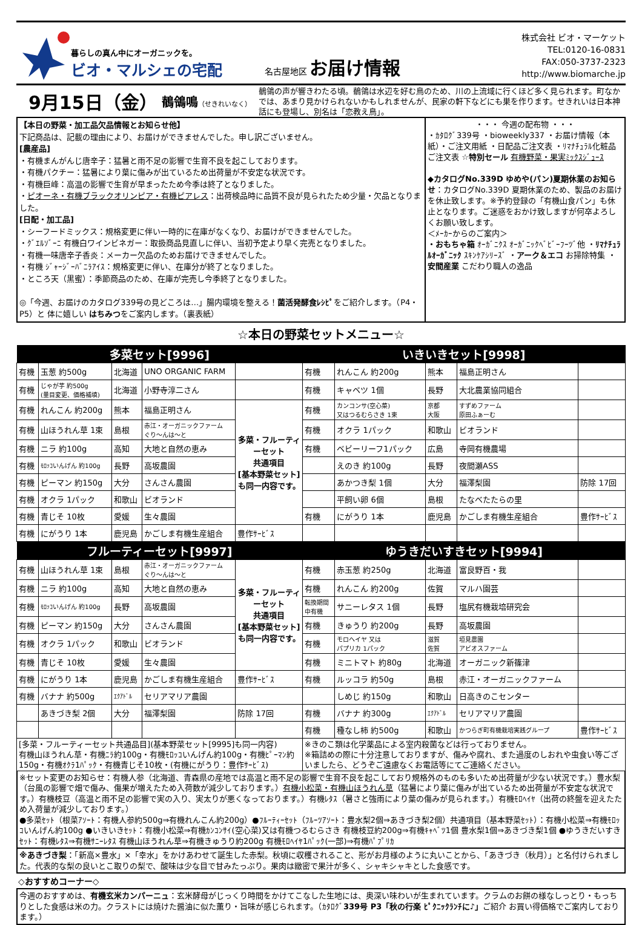暮らしの真ん中にオーガニックを。
ビオ・マルシェの宅配
名古屋地区 お届け情報
株式会社 ビオ・マーケット
TEL:0120-16-0831
FAX:050-3737-2323
http://www.biomarche.jp
9月15日（金）
鶺鴒鳴（せきれいなく）
鶺鴒の声が響きわたる頃。鶺鴒は水辺を好む鳥のため、川の上流域に行くほど多く見られます。町なかでは、あまり見かけられないかもしれませんが、民家の軒下などにも巣を作ります。せきれいは日本神話にも登場し、別名は「恋教え鳥」。
【本日の野菜・加工品欠品情報とお知らせ他】
下記商品は、記載の理由により、お届けができませんでした。申し訳ございません。
[農産品]
・有機まんがんじ唐辛子：猛暑と雨不足の影響で生育不良を起こしております。
・有機パクチー：猛暑により葉に傷みが出ているため出荷量が不安定な状況です。
・有機巨峰：高温の影響で生育が早まったため今季は終了となりました。
・ピオーネ・有機ブラックオリンピア・有機ピアレス：出荷検品時に品質不良が見られたため少量・欠品となりました。
[日配・加工品]
・シーフードミックス：規格変更に伴い一時的に在庫がなくなり、お届けができませんでした。
・ｸﾞｴﾙｿﾞｰﾆ 有機白ワインビネガー：取扱商品見直しに伴い、当初予定より早く完売となりました。
・有機一味唐辛子香炎：メーカー欠品のためお届けできませんでした。
・有機 ｼﾞｬｰｼﾞｰﾊﾞﾆﾗｱｲｽ：規格変更に伴い、在庫分が終了となりました。
・ところ天（黒蜜）：季節商品のため、在庫が完売し今季終了となりました。
◎「今週、お届けのカタログ339号の見どころは…」腸内環境を整える！菌活発酵食ﾚｼﾋﾟをご紹介します。（P4・P5）と 体に嬉しい はちみつをご案内します。（裏表紙）
・・・ 今週の配布物 ・・・
・ｶﾀﾛｸﾞ339号 ・bioweekly337 ・お届け情報（本紙）・ご注文用紙 ・日配品ご注文表 ・ﾘﾏﾅﾁｭﾗﾙ化粧品ご注文表 ☆特別セール 有機野菜・果実ﾐｯｸｽｼﾞｭｰｽ
◆カタログNo.339D ゆめや(パン)夏期休業のお知らせ：カタログNo.339D 夏期休業のため、製品のお届けを休止致します。※予約登録の「有機山食パン」も休止となります。ご迷惑をおかけ致しますが何卒よろしくお願い致します。
＜ﾒｰｶｰからのご案内＞
・おもちゃ箱 ｵｰｶﾞﾆｸｽ ｵｰｶﾞﾆｯｸﾍﾞﾋﾞｰﾌｰﾂﾞ他 ・ﾘﾏﾅﾁｭﾗﾙｵｰｶﾞﾆｯｸ ｽｷﾝｹｱｼﾘｰｽﾞ ・アーク＆エコ お掃除特集 ・安間産業 こだわり職人の逸品
☆本日の野菜セットメニュー☆
| 多菜セット[9996] | | | | | いきいきセット[9998] | | | | |
| --- | --- | --- | --- | --- | --- | --- | --- | --- | --- |
| 有機 | 玉葱 約500g | 北海道 | UNO ORGANIC FARM | | 有機 | れんこん 約200g | 熊本 | 福島正明さん | |
| 有機 | じゃが芋 約500g (量目変更、価格補填) | 北海道 | 小野寺淳二さん | | 有機 | キャベツ 1個 | 長野 | 大北農業協同組合 | |
| 有機 | れんこん 約200g | 熊本 | 福島正明さん | 多菜・フルーティーセット 共通項目 [基本野菜セット]も同一内容です。 | 有機 | カンコンサ(空心菜) 又はつるむらさき 1束 | 京都 大阪 | すずめファーム 原田ふぁーむ | |
| 有機 | 山ほうれん草 1束 | 島根 | 赤江・オーガニックファーム ぐり～んは～と | | 有機 | オクラ 1パック | 和歌山 | ビオランド | |
| 有機 | ニラ 約100g | 高知 | 大地と自然の恵み | | 有機 | ベビーリーフ1パック | 広島 | 寺岡有機農場 | |
| 有機 | ﾓﾛｯｺいんげん 約100g | 長野 | 高坂農園 | | | えのき 約100g | 長野 | 夜間瀬ASS | |
| 有機 | ピーマン 約150g | 大分 | さんさん農園 | | | あかつき梨 1個 | 大分 | 福澤梨園 | 防除 17回 |
| 有機 | オクラ 1パック | 和歌山 | ビオランド | | | 平飼い卵 6個 | 島根 | たなべたたらの里 | |
| 有機 | 青じそ 10枚 | 愛媛 | 生々農園 | | 有機 | にがうり 1本 | 鹿児島 | かごしま有機生産組合 | 豊作ｻｰﾋﾞｽ |
| 有機 | にがうり 1本 | 鹿児島 | かごしま有機生産組合 | 豊作ｻｰﾋﾞｽ | | | | | |
| フルーティーセット[9997] | | | | | ゆうきだいすきセット[9994] | | | | |
| 有機 | 山ほうれん草 1束 | 島根 | 赤江・オーガニックファーム ぐり～んは～と | 多菜・フルーティーセット 共通項目 [基本野菜セット]も同一内容です。 | 有機 | 赤玉葱 約250g | 北海道 | 富良野百・我 | |
| 有機 | ニラ 約100g | 高知 | 大地と自然の恵み | | 有機 | れんこん 約200g | 佐賀 | マルハ園芸 | |
| 有機 | ﾓﾛｯｺいんげん 約100g | 長野 | 高坂農園 | | 転換期間 中有機 | サニーレタス 1個 | 長野 | 塩尻有機栽培研究会 | |
| 有機 | ピーマン 約150g | 大分 | さんさん農園 | | 有機 | きゅうり 約200g | 長野 | 高坂農園 | |
| 有機 | オクラ 1パック | 和歌山 | ビオランド | | 有機 | モロヘイヤ 又は パプリカ 1パック | 滋賀 佐賀 | 垣見農園 アビオスファーム | |
| 有機 | 青じそ 10枚 | 愛媛 | 生々農園 | | 有機 | ミニトマト 約80g | 北海道 | オーガニック新篠津 | |
| 有機 | にがうり 1本 | 鹿児島 | かごしま有機生産組合 | 豊作ｻｰﾋﾞｽ | 有機 | ルッコラ 約50g | 島根 | 赤江・オーガニックファーム | |
| 有機 | バナナ 約500g | ｴｸｱﾄﾞﾙ | セリアマリア農園 | | | しめじ 約150g | 和歌山 | 日高きのこセンター | |
| | あきづき梨 2個 | 大分 | 福澤梨園 | 防除 17回 | 有機 | バナナ 約300g | ｴｸｱﾄﾞﾙ | セリアマリア農園 | |
| | | | | | 有機 | 種なし柿 約500g | 和歌山 | かつらぎ町有機栽培実践グループ | 豊作ｻｰﾋﾞｽ |
| [多菜・フルーティーセット共通品目](基本野菜セット[9995]も同一内容) 有機山ほうれん草・有機ﾆﾗ約100g・有機ﾓﾛｯｺいんげん約100g・有機ﾋﾟｰﾏﾝ約150g・有機ｵｸﾗ1ﾊﾟｯｸ・有機青じそ10枚・(有機にがうり：豊作ｻｰﾋﾞｽ) | | | | | ※きのこ類は化学薬品による室内殺菌などは行っておりません。 ※箱詰めの際に十分注意しておりますが、傷みや腐れ、また過度のしおれや虫食い等ございましたら、どうぞご遠慮なくお電話等にてご連絡ください。 | | | | |
※セット変更のお知らせ：有機人参（北海道、青森県の産地では高温と雨不足の影響で生育不良を起こしており規格外のものも多いため出荷量が少ない状況です。）豊水梨（台風の影響で畑で傷み、傷果が増えたため入荷数が減少しております。）有機小松菜・有機山ほうれん草（猛暑により葉に傷みが出ているため出荷量が不安定な状況です。）有機枝豆（高温と雨不足の影響で実の入り、実太りが悪くなっております。）有機ﾚﾀｽ（暑さと強雨により葉の傷みが見られます。）有機ﾓﾛﾍｲﾔ（出荷の終盤を迎えたため入荷量が減少しております。）
●多菜ｾｯﾄ（根菜ｱｿｰﾄ：有機人参約500g⇒有機れんこん約200g）●ﾌﾙｰﾃｨｰｾｯﾄ（ﾌﾙｰﾂｱｿｰﾄ：豊水梨2個⇒あきづき梨2個）共通項目（基本野菜ｾｯﾄ）：有機小松菜⇒有機ﾓﾛｯｺいんげん約100g ●いきいきｾｯﾄ：有機小松菜⇒有機ｶﾝｺﾝｻｲ(空心菜)又は有機つるむらさき 有機枝豆約200g⇒有機ｷｬﾍﾞﾂ1個 豊水梨1個⇒あきづき梨1個 ●ゆうきだいすきｾｯﾄ：有機ﾚﾀｽ⇒有機ｻﾆｰﾚﾀｽ 有機山ほうれん草⇒有機きゅうり約200g 有機ﾓﾛﾍｲﾔ1ﾊﾟｯｸ(一部)⇒有機ﾊﾟﾌﾟﾘｶ
※あきづき梨：「新高×豊水」×「幸水」をかけあわせて誕生した赤梨。秋頃に収穫されること、形がお月様のように丸いことから、「あきづき（秋月）」と名付けられました。代表的な梨の良いとこ取りの梨で、酸味は少な目で甘みたっぷり。果肉は緻密で果汁が多く、シャキシャキとした食感です。
◇おすすめコーナー◇
今週のおすすめは、有機玄米カンパーニュ：玄米酵母がじっくり時間をかけてこなした生地には、奥深い味わいが生まれています。クラムのお餅の様なしっとり・もっちりとした食感は米の力。クラストには焼けた醤油に似た薫り・旨味が感じられます。（ｶﾀﾛｸﾞ339号 P3「秋の行楽 ﾋﾟｸﾆｯｸﾗﾝﾁに♪」ご紹介 お買い得価格でご案内しております。）